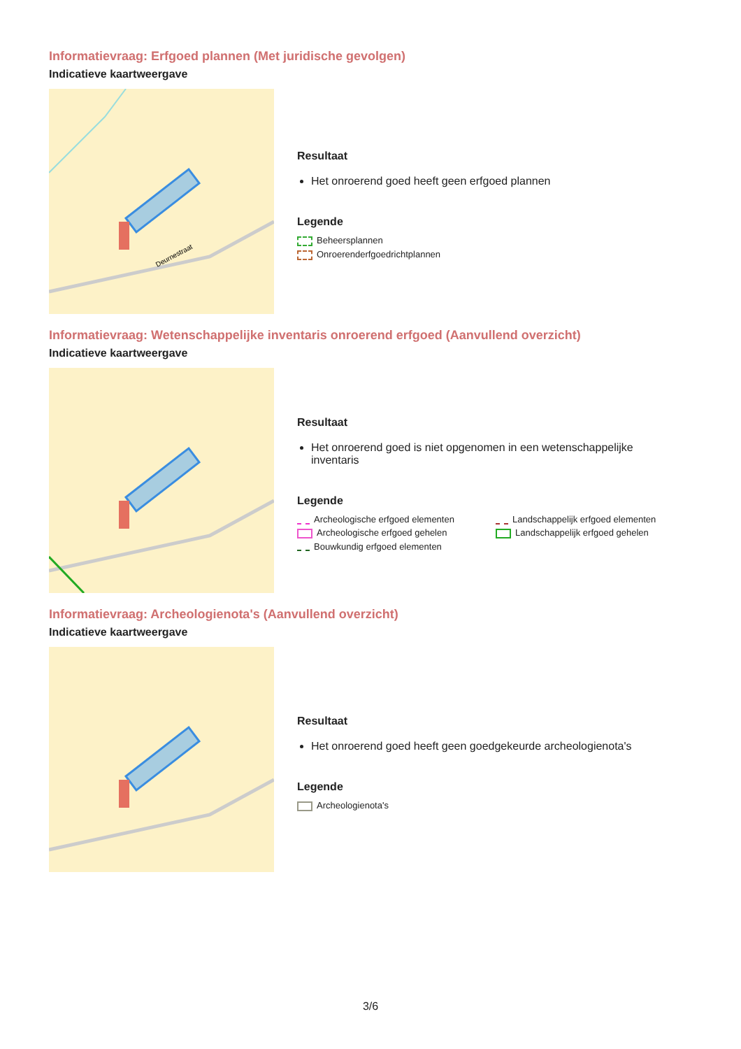Informatievraag: Erfgoed plannen (Met juridische gevolgen)
Indicatieve kaartweergave
Deurnestraat
Resultaat
Het onroerend goed heeft geen erfgoed plannen
Legende
Beheersplannen
Onroerenderfgoedrichtplannen
Informatievraag: Wetenschappelijke inventaris onroerend erfgoed (Aanvullend overzicht)
Indicatieve kaartweergave
Resultaat
Het onroerend goed is niet opgenomen in een wetenschappelijke inventaris
Legende
Archeologische erfgoed elementen
Landschappelijk erfgoed elementen
Archeologische erfgoed gehelen
Landschappelijk erfgoed gehelen
Bouwkundig erfgoed elementen
Informatievraag: Archeologienota's (Aanvullend overzicht)
Indicatieve kaartweergave
Resultaat
Het onroerend goed heeft geen goedgekeurde archeologienota's
Legende
Archeologienota's
3/6